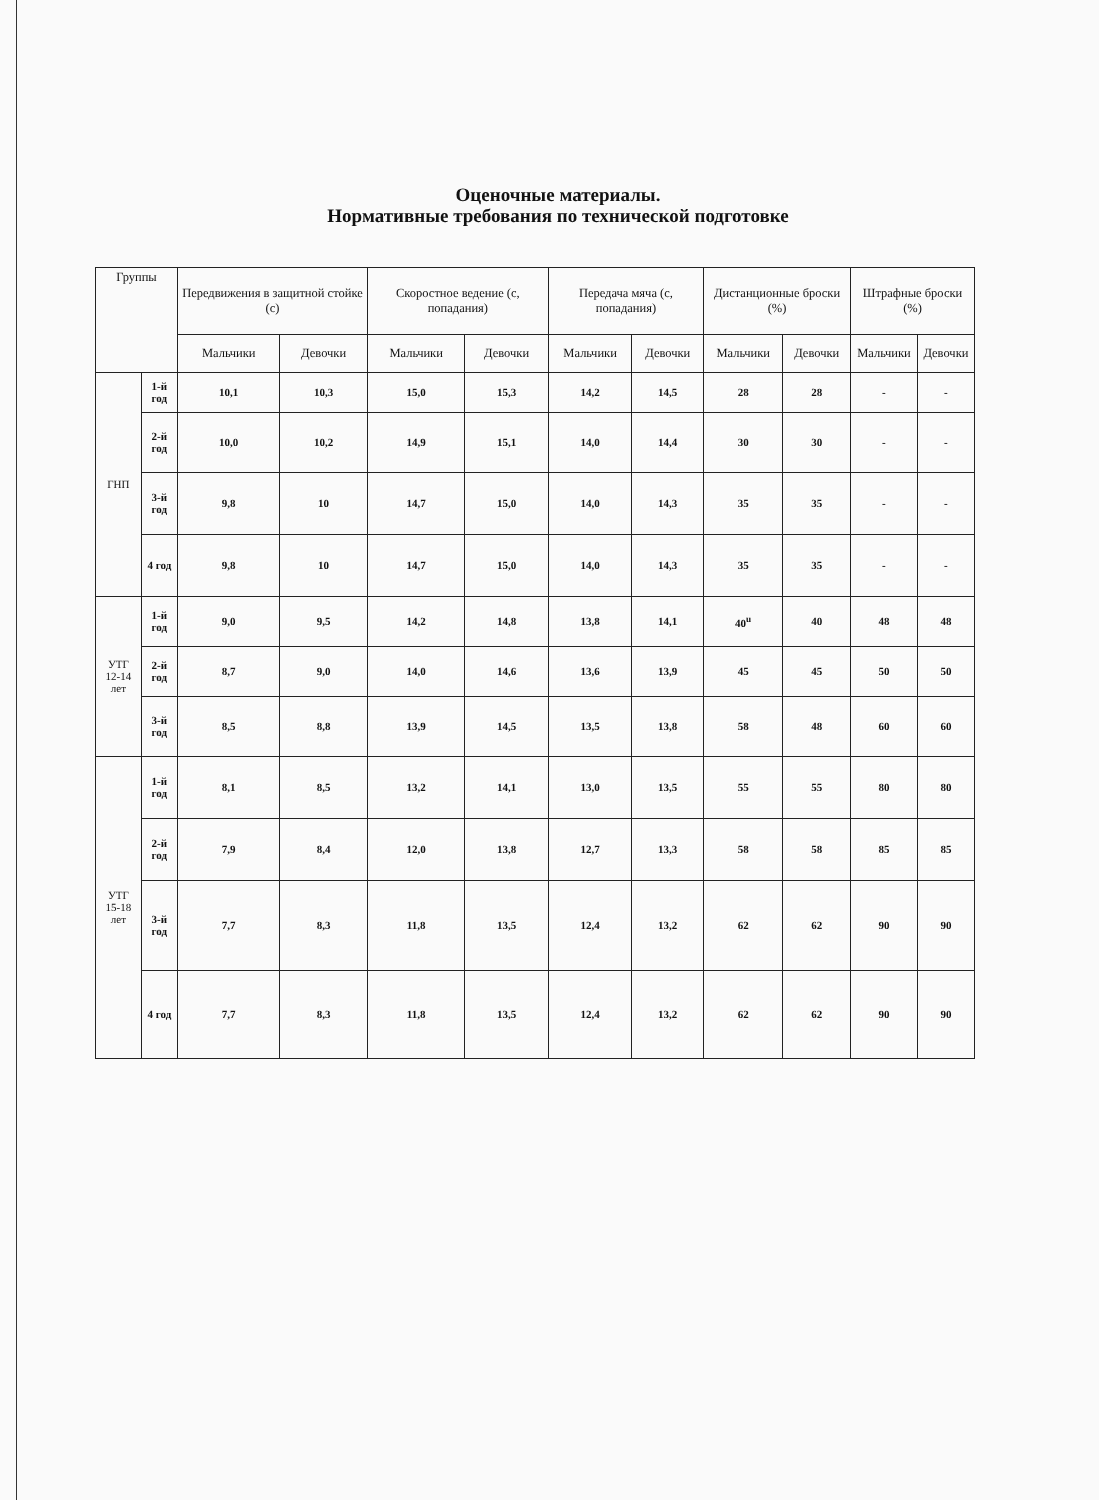Оценочные материалы.
Нормативные требования по технической подготовке
| Группы | | Передвижения в защитной стойке (с) | | Скоростное ведение (с, попадания) | | Передача мяча (с, попадания) | | Дистанционные броски (%) | | Штрафные броски (%) | |
| --- | --- | --- | --- | --- | --- | --- | --- | --- | --- | --- | --- |
| | | Мальчики | Девочки | Мальчики | Девочки | Мальчики | Девочки | Мальчики | Девочки | Мальчики | Девочки |
| ГНП | 1-й год | 10,1 | 10,3 | 15,0 | 15,3 | 14,2 | 14,5 | 28 | 28 | - | - |
| | 2-й год | 10,0 | 10,2 | 14,9 | 15,1 | 14,0 | 14,4 | 30 | 30 | - | - |
| | 3-й год | 9,8 | 10 | 14,7 | 15,0 | 14,0 | 14,3 | 35 | 35 | - | - |
| | 4 год | 9,8 | 10 | 14,7 | 15,0 | 14,0 | 14,3 | 35 | 35 | - | - |
| УТГ 12-14 лет | 1-й год | 9,0 | 9,5 | 14,2 | 14,8 | 13,8 | 14,1 | 40<sup>u</sup> | 40 | 48 | 48 |
| | 2-й год | 8,7 | 9,0 | 14,0 | 14,6 | 13,6 | 13,9 | 45 | 45 | 50 | 50 |
| | 3-й год | 8,5 | 8,8 | 13,9 | 14,5 | 13,5 | 13,8 | 58 | 48 | 60 | 60 |
| УТГ 15-18 лет | 1-й год | 8,1 | 8,5 | 13,2 | 14,1 | 13,0 | 13,5 | 55 | 55 | 80 | 80 |
| | 2-й год | 7,9 | 8,4 | 12,0 | 13,8 | 12,7 | 13,3 | 58 | 58 | 85 | 85 |
| | 3-й год | 7,7 | 8,3 | 11,8 | 13,5 | 12,4 | 13,2 | 62 | 62 | 90 | 90 |
| | 4 год | 7,7 | 8,3 | 11,8 | 13,5 | 12,4 | 13,2 | 62 | 62 | 90 | 90 |